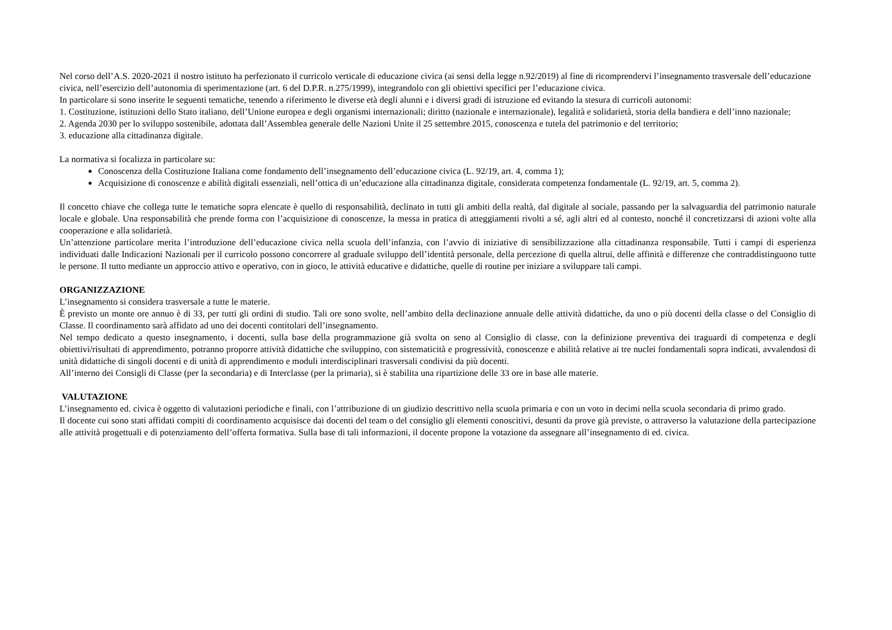Nel corso dell’A.S. 2020-2021 il nostro istituto ha perfezionato il curricolo verticale di educazione civica (ai sensi della legge n.92/2019) al fine di ricomprendervi l’insegnamento trasversale dell’educazione civica, nell’esercizio dell’autonomia di sperimentazione (art. 6 del D.P.R. n.275/1999), integrandolo con gli obiettivi specifici per l’educazione civica.
In particolare si sono inserite le seguenti tematiche, tenendo a riferimento le diverse età degli alunni e i diversi gradi di istruzione ed evitando la stesura di curricoli autonomi:
1. Costituzione, istituzioni dello Stato italiano, dell’Unione europea e degli organismi internazionali; diritto (nazionale e internazionale), legalità e solidarietà, storia della bandiera e dell’inno nazionale;
2. Agenda 2030 per lo sviluppo sostenibile, adottata dall’Assemblea generale delle Nazioni Unite il 25 settembre 2015, conoscenza e tutela del patrimonio e del territorio;
3. educazione alla cittadinanza digitale.
La normativa si focalizza in particolare su:
Conoscenza della Costituzione Italiana come fondamento dell’insegnamento dell’educazione civica (L. 92/19, art. 4, comma 1);
Acquisizione di conoscenze e abilità digitali essenziali, nell’ottica di un’educazione alla cittadinanza digitale, considerata competenza fondamentale (L. 92/19, art. 5, comma 2).
Il concetto chiave che collega tutte le tematiche sopra elencate è quello di responsabilità, declinato in tutti gli ambiti della realtà, dal digitale al sociale, passando per la salvaguardia del patrimonio naturale locale e globale. Una responsabilità che prende forma con l’acquisizione di conoscenze, la messa in pratica di atteggiamenti rivolti a sé, agli altri ed al contesto, nonché il concretizzarsi di azioni volte alla cooperazione e alla solidarietà.
Un’attenzione particolare merita l’introduzione dell’educazione civica nella scuola dell’infanzia, con l’avvio di iniziative di sensibilizzazione alla cittadinanza responsabile. Tutti i campi di esperienza individuati dalle Indicazioni Nazionali per il curricolo possono concorrere al graduale sviluppo dell’identità personale, della percezione di quella altrui, delle affinità e differenze che contraddistinguono tutte le persone. Il tutto mediante un approccio attivo e operativo, con in gioco, le attività educative e didattiche, quelle di routine per iniziare a sviluppare tali campi.
ORGANIZZAZIONE
L’insegnamento si considera trasversale a tutte le materie.
È previsto un monte ore annuo è di 33, per tutti gli ordini di studio. Tali ore sono svolte, nell’ambito della declinazione annuale delle attività didattiche, da uno o più docenti della classe o del Consiglio di Classe. Il coordinamento sarà affidato ad uno dei docenti contitolari dell’insegnamento.
Nel tempo dedicato a questo insegnamento, i docenti, sulla base della programmazione già svolta on seno al Consiglio di classe, con la definizione preventiva dei traguardi di competenza e degli obiettivi/risultati di apprendimento, potranno proporre attività didattiche che sviluppino, con sistematicità e progressività, conoscenze e abilità relative ai tre nuclei fondamentali sopra indicati, avvalendosi di unità didattiche di singoli docenti e di unità di apprendimento e moduli interdisciplinari trasversali condivisi da più docenti.
All’interno dei Consigli di Classe (per la secondaria) e di Interclasse (per la primaria), si è stabilita una ripartizione delle 33 ore in base alle materie.
VALUTAZIONE
L’insegnamento ed. civica è oggetto di valutazioni periodiche e finali, con l’attribuzione di un giudizio descrittivo nella scuola primaria e con un voto in decimi nella scuola secondaria di primo grado.
Il docente cui sono stati affidati compiti di coordinamento acquisisce dai docenti del team o del consiglio gli elementi conoscitivi, desunti da prove già previste, o attraverso la valutazione della partecipazione alle attività progettuali e di potenziamento dell’offerta formativa. Sulla base di tali informazioni, il docente propone la votazione da assegnare all’insegnamento di ed. civica.